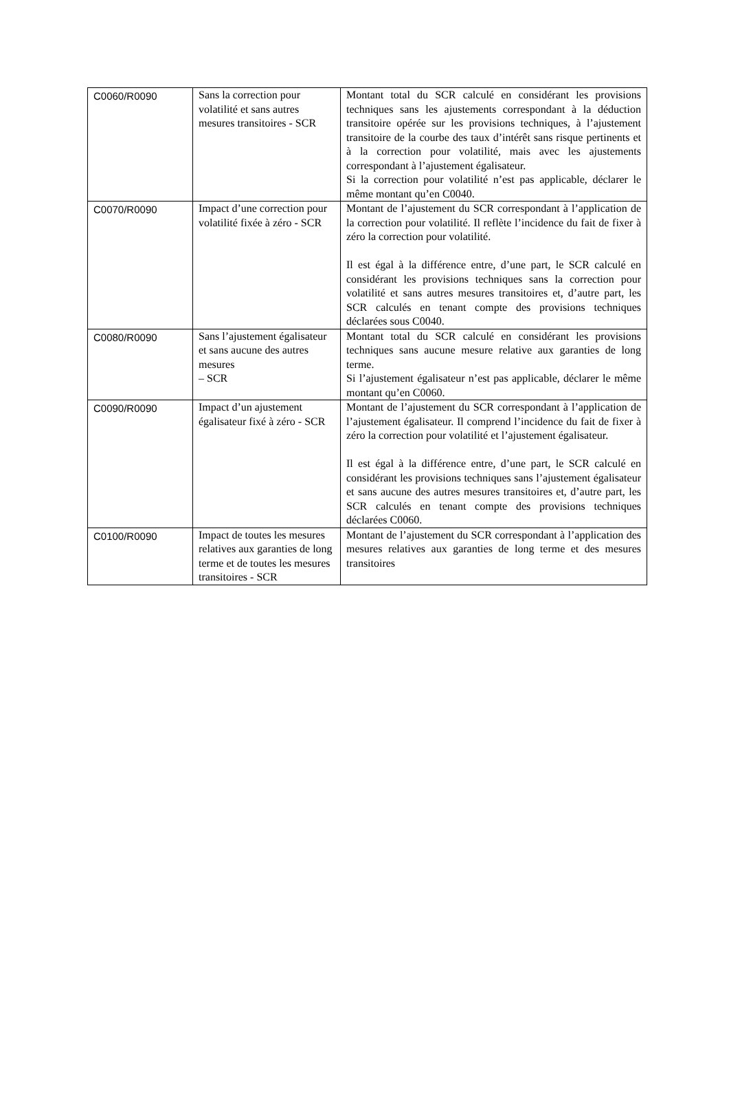| C0060/R0090 | Sans la correction pour volatilité et sans autres mesures transitoires - SCR | Montant total du SCR calculé en considérant les provisions techniques sans les ajustements correspondant à la déduction transitoire opérée sur les provisions techniques, à l’ajustement transitoire de la courbe des taux d’intérêt sans risque pertinents et à la correction pour volatilité, mais avec les ajustements correspondant à l’ajustement égalisateur. Si la correction pour volatilité n’est pas applicable, déclarer le même montant qu’en C0040. |
| C0070/R0090 | Impact d’une correction pour volatilité fixée à zéro - SCR | Montant de l’ajustement du SCR correspondant à l’application de la correction pour volatilité. Il reflète l’incidence du fait de fixer à zéro la correction pour volatilité. Il est égal à la différence entre, d’une part, le SCR calculé en considérant les provisions techniques sans la correction pour volatilité et sans autres mesures transitoires et, d’autre part, les SCR calculés en tenant compte des provisions techniques déclarées sous C0040. |
| C0080/R0090 | Sans l’ajustement égalisateur et sans aucune des autres mesures – SCR | Montant total du SCR calculé en considérant les provisions techniques sans aucune mesure relative aux garanties de long terme. Si l’ajustement égalisateur n’est pas applicable, déclarer le même montant qu’en C0060. |
| C0090/R0090 | Impact d’un ajustement égalisateur fixé à zéro - SCR | Montant de l’ajustement du SCR correspondant à l’application de l’ajustement égalisateur. Il comprend l’incidence du fait de fixer à zéro la correction pour volatilité et l’ajustement égalisateur. Il est égal à la différence entre, d’une part, le SCR calculé en considérant les provisions techniques sans l’ajustement égalisateur et sans aucune des autres mesures transitoires et, d’autre part, les SCR calculés en tenant compte des provisions techniques déclarées C0060. |
| C0100/R0090 | Impact de toutes les mesures relatives aux garanties de long terme et de toutes les mesures transitoires - SCR | Montant de l’ajustement du SCR correspondant à l’application des mesures relatives aux garanties de long terme et des mesures transitoires |